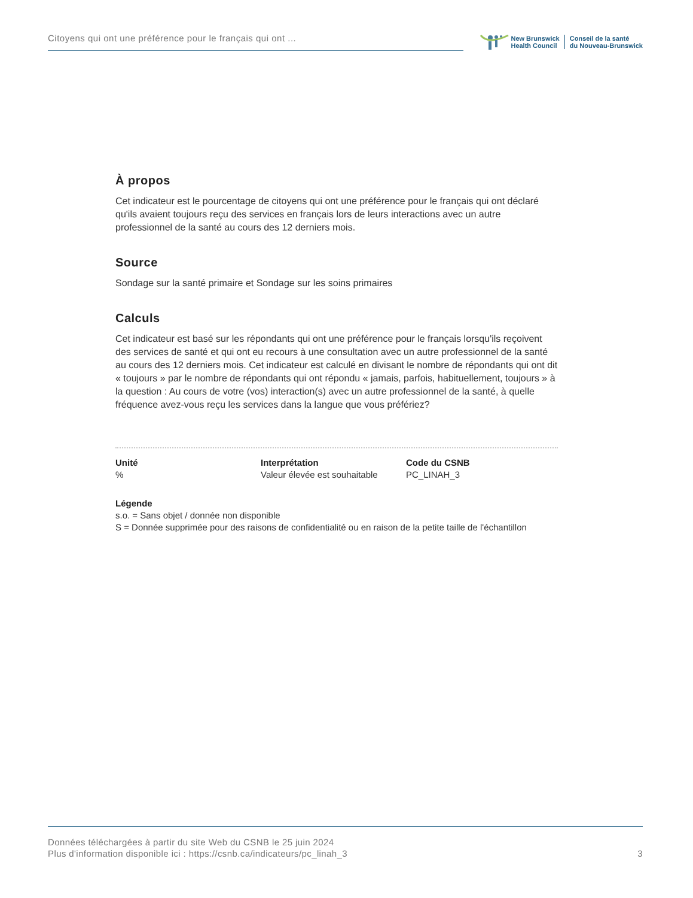Citoyens qui ont une préférence pour le français qui ont ...
New Brunswick
Health Council
Conseil de la santé
du Nouveau-Brunswick
À propos
Cet indicateur est le pourcentage de citoyens qui ont une préférence pour le français qui ont déclaré qu'ils avaient toujours reçu des services en français lors de leurs interactions avec un autre professionnel de la santé au cours des 12 derniers mois.
Source
Sondage sur la santé primaire et Sondage sur les soins primaires
Calculs
Cet indicateur est basé sur les répondants qui ont une préférence pour le français lorsqu'ils reçoivent des services de santé et qui ont eu recours à une consultation avec un autre professionnel de la santé au cours des 12 derniers mois. Cet indicateur est calculé en divisant le nombre de répondants qui ont dit « toujours » par le nombre de répondants qui ont répondu « jamais, parfois, habituellement, toujours » à la question : Au cours de votre (vos) interaction(s) avec un autre professionnel de la santé, à quelle fréquence avez-vous reçu les services dans la langue que vous préfériez?
Unité
%
Interprétation
Valeur élevée est souhaitable
Code du CSNB
PC_LINAH_3
Légende
s.o. = Sans objet / donnée non disponible
S = Donnée supprimée pour des raisons de confidentialité ou en raison de la petite taille de l'échantillon
Données téléchargées à partir du site Web du CSNB le 25 juin 2024
Plus d'information disponible ici : https://csnb.ca/indicateurs/pc_linah_3
3